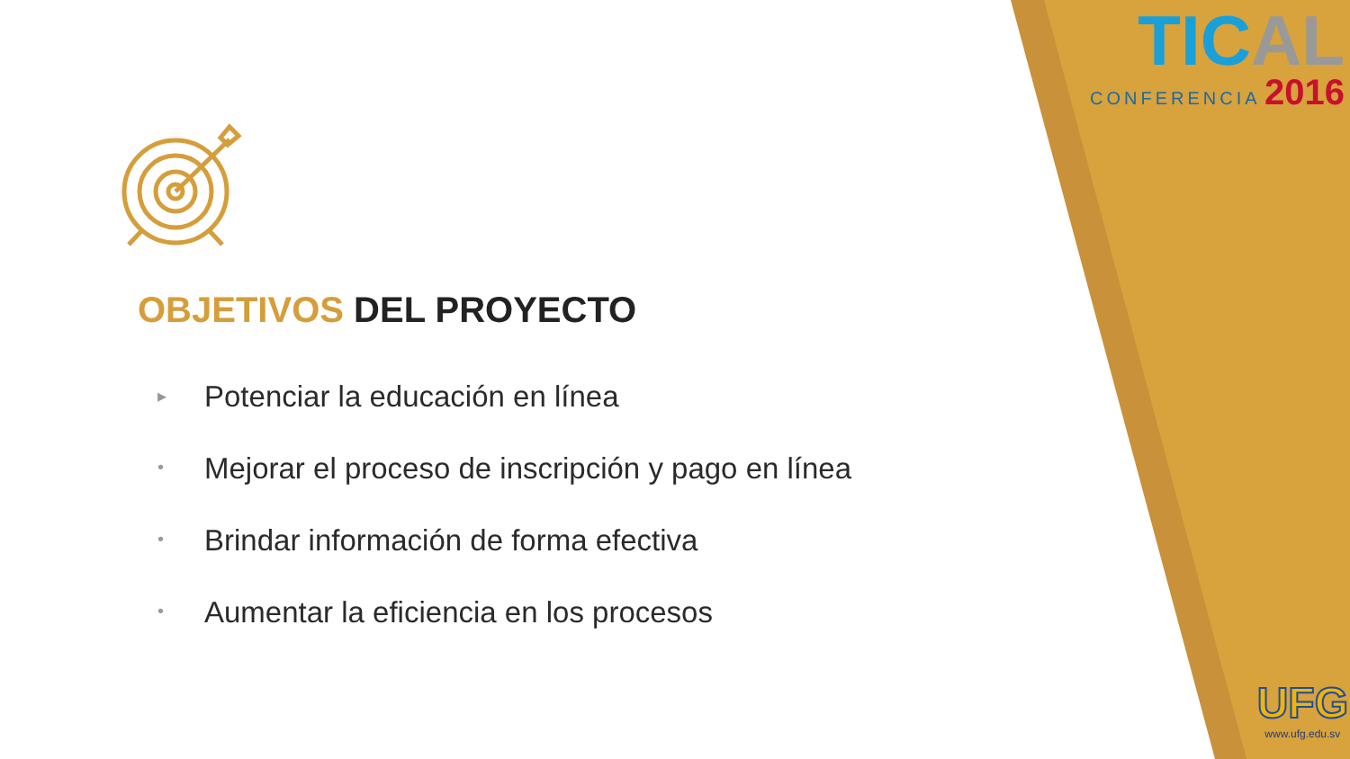TICAL
CONFERENCIA 2016
UFG
www.ufg.edu.sv
OBJETIVOS DEL PROYECTO
▸ Potenciar la educación en línea
• Mejorar el proceso de inscripción y pago en línea
• Brindar información de forma efectiva
• Aumentar la eficiencia en los procesos